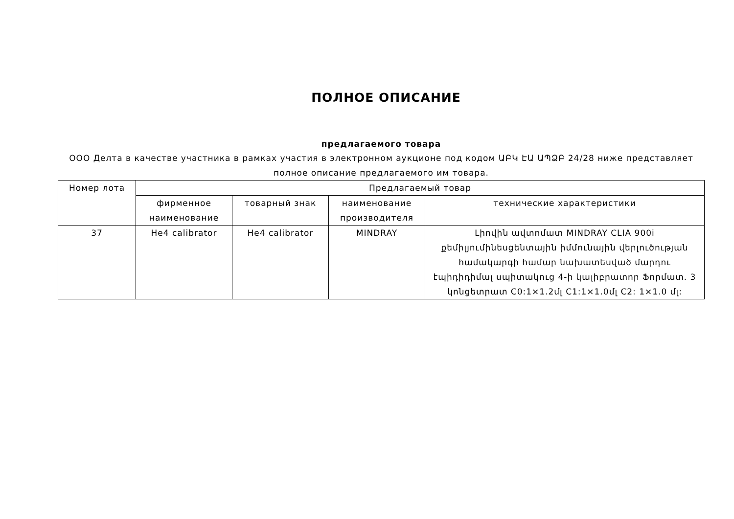ПОЛНОЕ ОПИСАНИЕ
предлагаемого товара
ООО Делта в качестве участника в рамках участия в электронном аукционе под кодом ԱԲԿ ԷԱ ԱՊՁԲ 24/28 ниже представляет полное описание предлагаемого им товара.
| Номер лота | Предлагаемый товар | | | |
| --- | --- | --- | --- | --- |
| | фирменное наименование | товарный знак | наименование производителя | технические характеристики |
| 37 | He4 calibrator | He4 calibrator | MINDRAY | Լիովին ավտոմատ MINDRAY CLIA 900i քեմիլյումինեսցենտային իմմունային վերլուծության համակարգի համար նախատեսված մարդու էպիդիդիմալ սպիտակուց 4-ի կալիբրատոր Ֆորմատ. 3 կոնցետրատ C0:1×1.2մլ C1:1×1.0մլ C2: 1×1.0 մլ: |